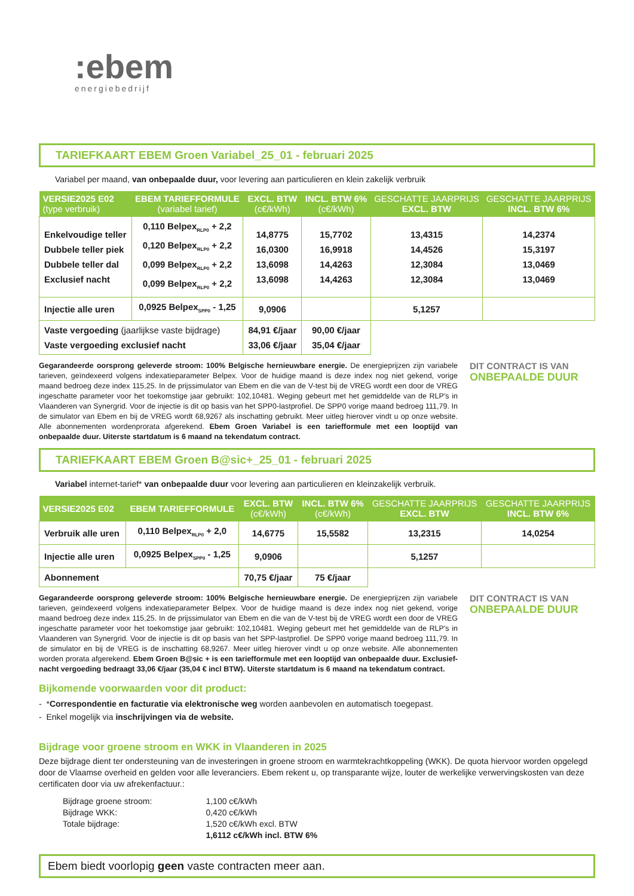:ebem
energiebedrijf
TARIEFKAART EBEM Groen Variabel_25_01 - februari 2025
Variabel per maand, van onbepaalde duur, voor levering aan particulieren en klein zakelijk verbruik
| VERSIE2025 E02 (type verbruik) | EBEM TARIEFFORMULE (variabel tarief) | EXCL. BTW (c€/kWh) | INCL. BTW 6% (c€/kWh) | GESCHATTE JAARPRIJS EXCL. BTW | GESCHATTE JAARPRIJS INCL. BTW 6% |
| --- | --- | --- | --- | --- | --- |
| Enkelvoudige teller Dubbele teller piek Dubbele teller dal Exclusief nacht | 0,110 Belpex<sub>RLP0</sub> + 2,2 0,120 Belpex<sub>RLP0</sub> + 2,2 0,099 Belpex<sub>RLP0</sub> + 2,2 0,099 Belpex<sub>RLP0</sub> + 2,2 | 14,8775 16,0300 13,6098 13,6098 | 15,7702 16,9918 14,4263 14,4263 | 13,4315 14,4526 12,3084 12,3084 | 14,2374 15,3197 13,0469 13,0469 |
| Injectie alle uren | 0,0925 Belpex<sub>SPP0</sub> - 1,25 | 9,0906 | | 5,1257 | |
| Vaste vergoeding (jaarlijkse vaste bijdrage) Vaste vergoeding exclusief nacht | | 84,91 €/jaar 33,06 €/jaar | 90,00 €/jaar 35,04 €/jaar | | |
Gegarandeerde oorsprong geleverde stroom: 100% Belgische hernieuwbare energie. De energieprijzen zijn variabele tarieven, geïndexeerd volgens indexatieparameter Belpex. Voor de huidige maand is deze index nog niet gekend, vorige maand bedroeg deze index 115,25. In de prijssimulator van Ebem en die van de V-test bij de VREG wordt een door de VREG ingeschatte parameter voor het toekomstige jaar gebruikt: 102,10481. Weging gebeurt met het gemiddelde van de RLP's in Vlaanderen van Synergrid. Voor de injectie is dit op basis van het SPP0-lastprofiel. De SPP0 vorige maand bedroeg 111,79. In de simulator van Ebem en bij de VREG wordt 68,9267 als inschatting gebruikt. Meer uitleg hierover vindt u op onze website. Alle abonnementen wordenprorata afgerekend. Ebem Groen Variabel is een tariefformule met een looptijd van onbepaalde duur. Uiterste startdatum is 6 maand na tekendatum contract.
DIT CONTRACT IS VAN
ONBEPAALDE DUUR
TARIEFKAART EBEM Groen B@sic+_25_01 - februari 2025
Variabel internet-tarief* van onbepaalde duur voor levering aan particulieren en kleinzakelijk verbruik.
| VERSIE2025 E02 | EBEM TARIEFFORMULE | EXCL. BTW (c€/kWh) | INCL. BTW 6% (c€/kWh) | GESCHATTE JAARPRIJS EXCL. BTW | GESCHATTE JAARPRIJS INCL. BTW 6% |
| --- | --- | --- | --- | --- | --- |
| Verbruik alle uren | 0,110 Belpex<sub>RLP0</sub> + 2,0 | 14,6775 | 15,5582 | 13,2315 | 14,0254 |
| Injectie alle uren | 0,0925 Belpex<sub>SPP0</sub> - 1,25 | 9,0906 | | 5,1257 | |
| Abonnement | | 70,75 €/jaar | 75 €/jaar | | |
Gegarandeerde oorsprong geleverde stroom: 100% Belgische hernieuwbare energie. De energieprijzen zijn variabele tarieven, geïndexeerd volgens indexatieparameter Belpex. Voor de huidige maand is deze index nog niet gekend, vorige maand bedroeg deze index 115,25. In de prijssimulator van Ebem en die van de V-test bij de VREG wordt een door de VREG ingeschatte parameter voor het toekomstige jaar gebruikt: 102,10481. Weging gebeurt met het gemiddelde van de RLP's in Vlaanderen van Synergrid. Voor de injectie is dit op basis van het SPP-lastprofiel. De SPP0 vorige maand bedroeg 111,79. In de simulator en bij de VREG is de inschatting 68,9267. Meer uitleg hierover vindt u op onze website. Alle abonnementen worden prorata afgerekend. Ebem Groen B@sic + is een tariefformule met een looptijd van onbepaalde duur. Exclusief-nacht vergoeding bedraagt 33,06 €/jaar (35,04 € incl BTW). Uiterste startdatum is 6 maand na tekendatum contract.
DIT CONTRACT IS VAN
ONBEPAALDE DUUR
Bijkomende voorwaarden voor dit product:
- *Correspondentie en facturatie via elektronische weg worden aanbevolen en automatisch toegepast.
- Enkel mogelijk via inschrijvingen via de website.
Bijdrage voor groene stroom en WKK in Vlaanderen in 2025
Deze bijdrage dient ter ondersteuning van de investeringen in groene stroom en warmtekrachtkoppeling (WKK). De quota hiervoor worden opgelegd door de Vlaamse overheid en gelden voor alle leveranciers. Ebem rekent u, op transparante wijze, louter de werkelijke verwervingskosten van deze certificaten door via uw afrekenfactuur.:
| Bijdrage groene stroom: | 1,100 c€/kWh |
| Bijdrage WKK: | 0,420 c€/kWh |
| Totale bijdrage: | 1,520 c€/kWh excl. BTW |
| | 1,6112 c€/kWh incl. BTW 6% |
Ebem biedt voorlopig geen vaste contracten meer aan.